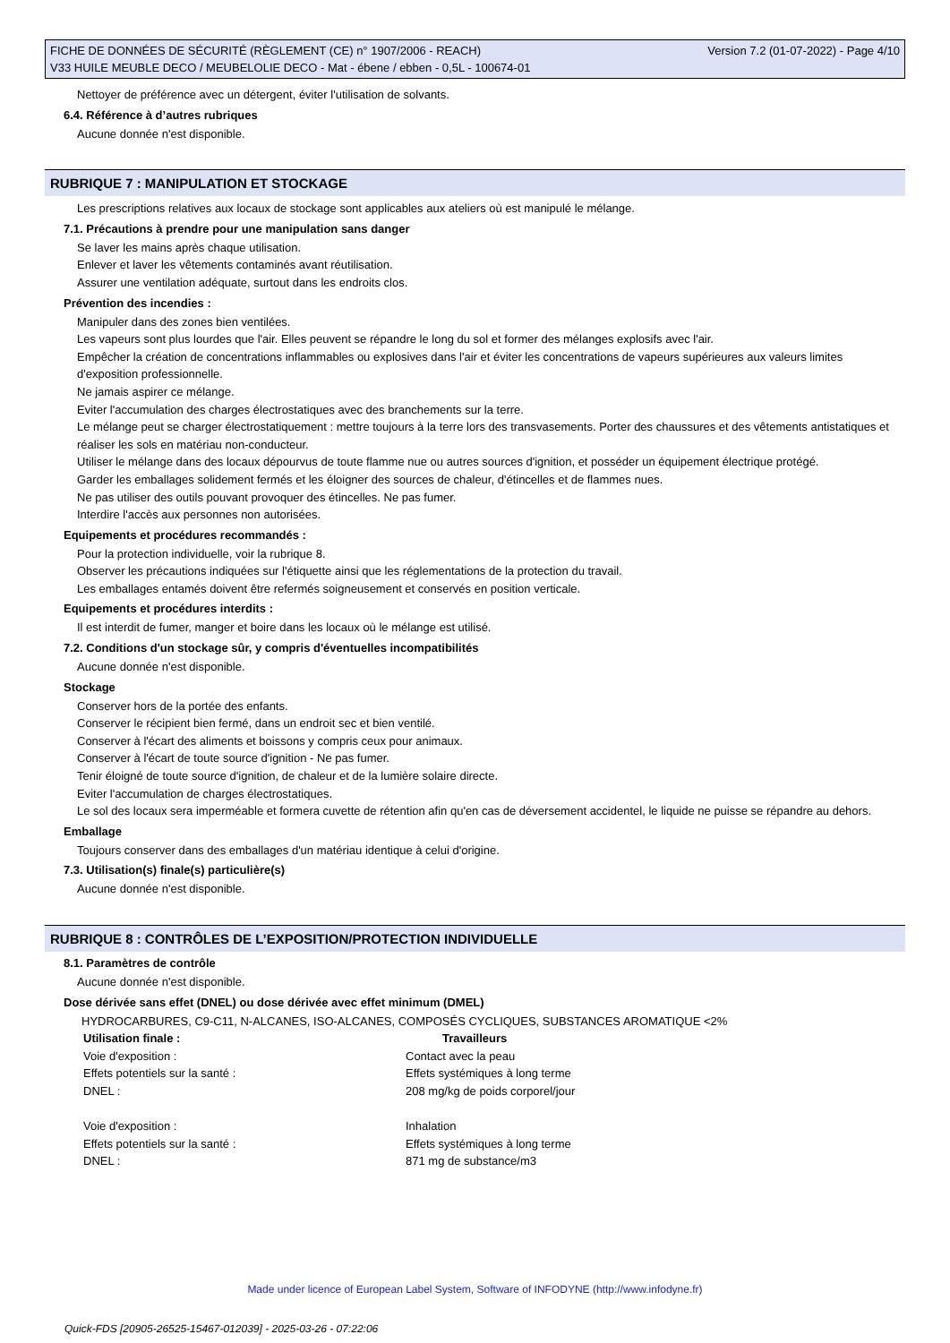Version 7.2 (01-07-2022) - Page 4/10 FICHE DE DONNÉES DE SÉCURITÉ (RÈGLEMENT (CE) n° 1907/2006 - REACH)
V33 HUILE MEUBLE DECO / MEUBELOLIE DECO - Mat - ébene / ebben - 0,5L - 100674-01
Nettoyer de préférence avec un détergent, éviter l'utilisation de solvants.
6.4. Référence à d’autres rubriques
Aucune donnée n'est disponible.
RUBRIQUE 7 : MANIPULATION ET STOCKAGE
Les prescriptions relatives aux locaux de stockage sont applicables aux ateliers où est manipulé le mélange.
7.1. Précautions à prendre pour une manipulation sans danger
Se laver les mains après chaque utilisation.
Enlever et laver les vêtements contaminés avant réutilisation.
Assurer une ventilation adéquate, surtout dans les endroits clos.
Prévention des incendies :
Manipuler dans des zones bien ventilées.
Les vapeurs sont plus lourdes que l'air. Elles peuvent se répandre le long du sol et former des mélanges explosifs avec l'air.
Empêcher la création de concentrations inflammables ou explosives dans l'air et éviter les concentrations de vapeurs supérieures aux valeurs limites d'exposition professionnelle.
Ne jamais aspirer ce mélange.
Eviter l'accumulation des charges électrostatiques avec des branchements sur la terre.
Le mélange peut se charger électrostatiquement : mettre toujours à la terre lors des transvasements. Porter des chaussures et des vêtements antistatiques et réaliser les sols en matériau non-conducteur.
Utiliser le mélange dans des locaux dépourvus de toute flamme nue ou autres sources d'ignition, et posséder un équipement électrique protégé.
Garder les emballages solidement fermés et les éloigner des sources de chaleur, d'étincelles et de flammes nues.
Ne pas utiliser des outils pouvant provoquer des étincelles. Ne pas fumer.
Interdire l'accès aux personnes non autorisées.
Equipements et procédures recommandés :
Pour la protection individuelle, voir la rubrique 8.
Observer les précautions indiquées sur l'étiquette ainsi que les réglementations de la protection du travail.
Les emballages entamés doivent être refermés soigneusement et conservés en position verticale.
Equipements et procédures interdits :
Il est interdit de fumer, manger et boire dans les locaux où le mélange est utilisé.
7.2. Conditions d'un stockage sûr, y compris d'éventuelles incompatibilités
Aucune donnée n'est disponible.
Stockage
Conserver hors de la portée des enfants.
Conserver le récipient bien fermé, dans un endroit sec et bien ventilé.
Conserver à l'écart des aliments et boissons y compris ceux pour animaux.
Conserver à l'écart de toute source d'ignition - Ne pas fumer.
Tenir éloigné de toute source d'ignition, de chaleur et de la lumière solaire directe.
Eviter l'accumulation de charges électrostatiques.
Le sol des locaux sera imperméable et formera cuvette de rétention afin qu'en cas de déversement accidentel, le liquide ne puisse se répandre au dehors.
Emballage
Toujours conserver dans des emballages d'un matériau identique à celui d'origine.
7.3. Utilisation(s) finale(s) particulière(s)
Aucune donnée n'est disponible.
RUBRIQUE 8 : CONTRÔLES DE L’EXPOSITION/PROTECTION INDIVIDUELLE
8.1. Paramètres de contrôle
Aucune donnée n'est disponible.
Dose dérivée sans effet (DNEL) ou dose dérivée avec effet minimum (DMEL)
HYDROCARBURES, C9-C11, N-ALCANES, ISO-ALCANES, COMPOSÉS CYCLIQUES, SUBSTANCES AROMATIQUE <2%
| Utilisation finale : | Travailleurs |
| --- | --- |
| Voie d'exposition : | Contact avec la peau |
| Effets potentiels sur la santé : | Effets systémiques à long terme |
| DNEL : | 208 mg/kg de poids corporel/jour |
| Voie d'exposition : | Inhalation |
| Effets potentiels sur la santé : | Effets systémiques à long terme |
| DNEL : | 871 mg de substance/m3 |
Made under licence of European Label System, Software of INFODYNE (http://www.infodyne.fr)
Quick-FDS [20905-26525-15467-012039] - 2025-03-26 - 07:22:06